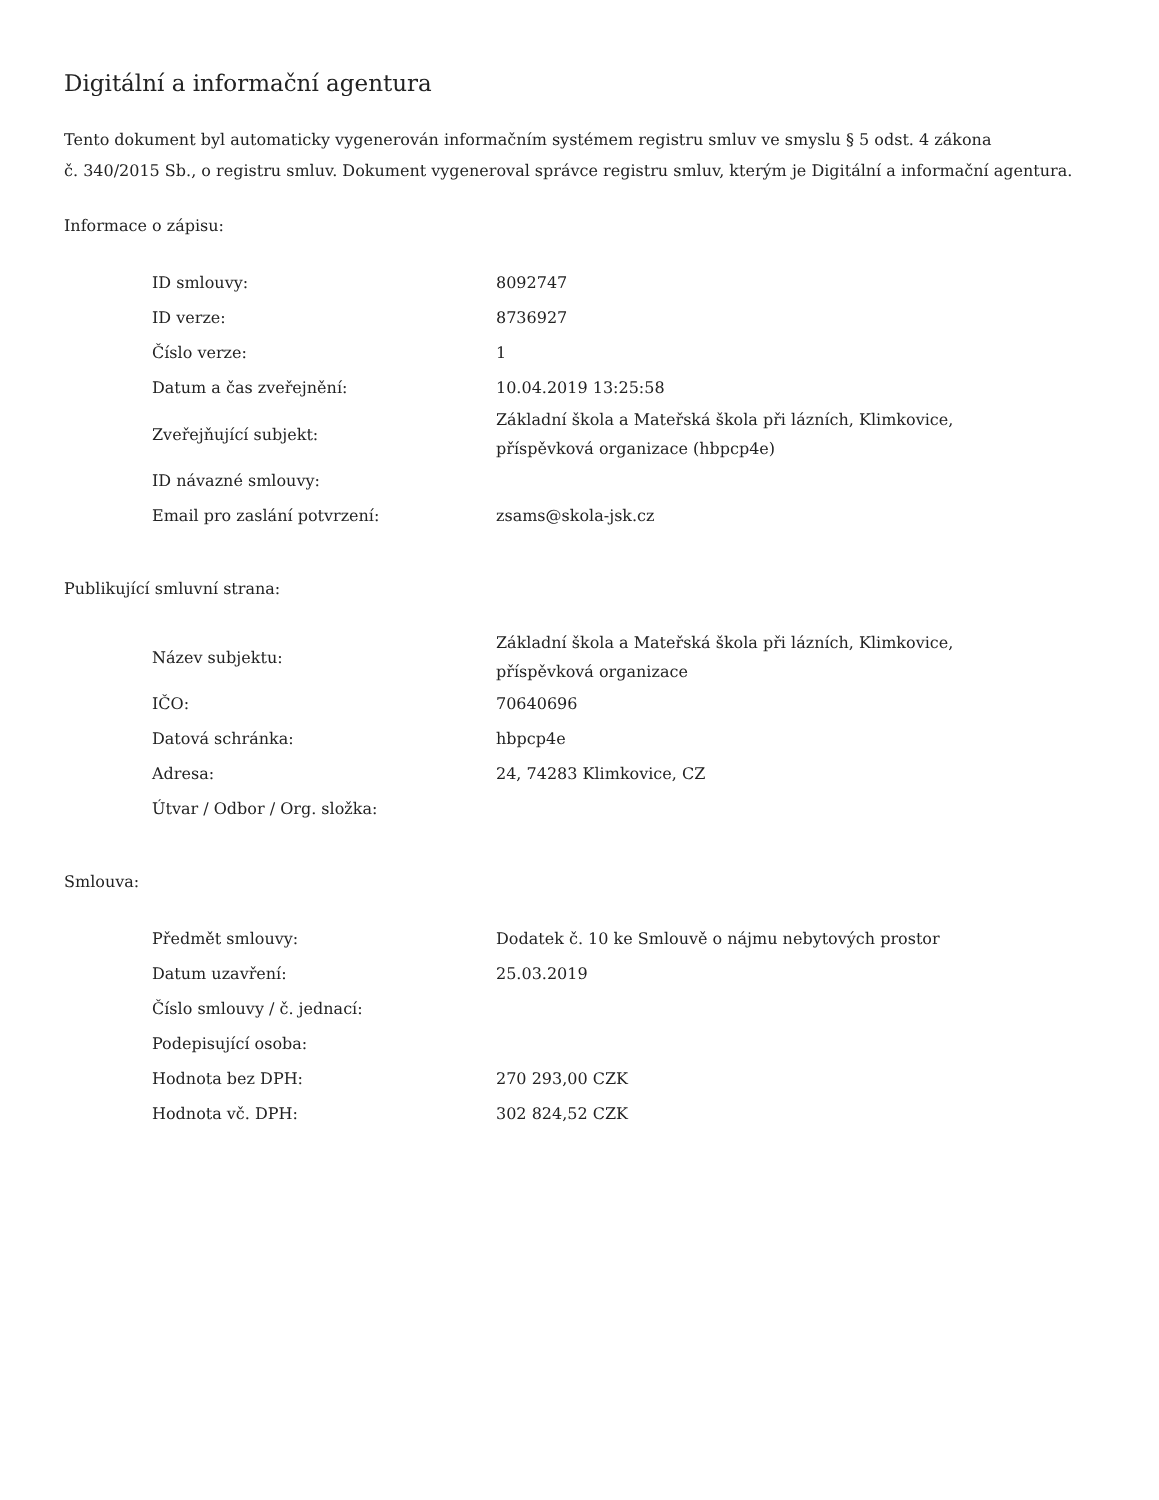Digitální a informační agentura
Tento dokument byl automaticky vygenerován informačním systémem registru smluv ve smyslu § 5 odst. 4 zákona
č. 340/2015 Sb., o registru smluv. Dokument vygeneroval správce registru smluv, kterým je Digitální a informační agentura.
Informace o zápisu:
| ID smlouvy: | 8092747 |
| ID verze: | 8736927 |
| Číslo verze: | 1 |
| Datum a čas zveřejnění: | 10.04.2019 13:25:58 |
| Zveřejňující subjekt: | Základní škola a Mateřská škola při lázních, Klimkovice, příspěvková organizace (hbpcp4e) |
| ID návazné smlouvy: | |
| Email pro zaslání potvrzení: | zsams@skola-jsk.cz |
Publikující smluvní strana:
| Název subjektu: | Základní škola a Mateřská škola při lázních, Klimkovice, příspěvková organizace |
| IČO: | 70640696 |
| Datová schránka: | hbpcp4e |
| Adresa: | 24, 74283 Klimkovice, CZ |
| Útvar / Odbor / Org. složka: | |
Smlouva:
| Předmět smlouvy: | Dodatek č. 10 ke Smlouvě o nájmu nebytových prostor |
| Datum uzavření: | 25.03.2019 |
| Číslo smlouvy / č. jednací: | |
| Podepisující osoba: | |
| Hodnota bez DPH: | 270 293,00 CZK |
| Hodnota vč. DPH: | 302 824,52 CZK |